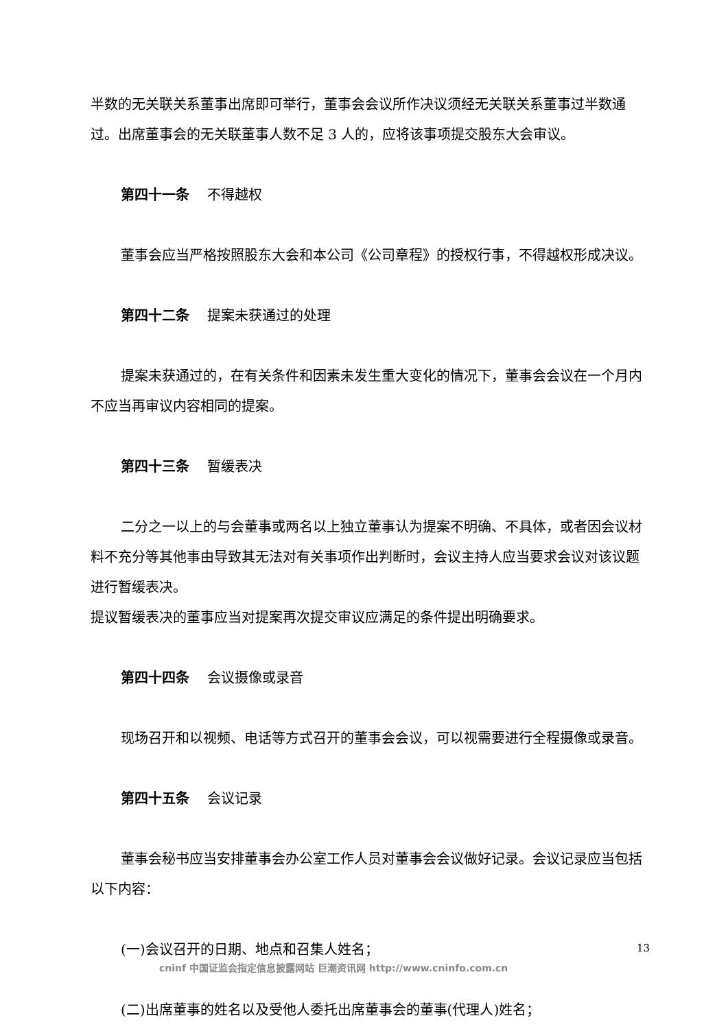半数的无关联关系董事出席即可举行，董事会会议所作决议须经无关联关系董事过半数通过。出席董事会的无关联董事人数不足 3 人的，应将该事项提交股东大会审议。
第四十一条 不得越权
董事会应当严格按照股东大会和本公司《公司章程》的授权行事，不得越权形成决议。
第四十二条 提案未获通过的处理
提案未获通过的，在有关条件和因素未发生重大变化的情况下，董事会会议在一个月内不应当再审议内容相同的提案。
第四十三条 暂缓表决
二分之一以上的与会董事或两名以上独立董事认为提案不明确、不具体，或者因会议材料不充分等其他事由导致其无法对有关事项作出判断时，会议主持人应当要求会议对该议题进行暂缓表决。
提议暂缓表决的董事应当对提案再次提交审议应满足的条件提出明确要求。
第四十四条 会议摄像或录音
现场召开和以视频、电话等方式召开的董事会会议，可以视需要进行全程摄像或录音。
第四十五条 会议记录
董事会秘书应当安排董事会办公室工作人员对董事会会议做好记录。会议记录应当包括以下内容：
(一)会议召开的日期、地点和召集人姓名；
(二)出席董事的姓名以及受他人委托出席董事会的董事(代理人)姓名；
13
cninf 中国证监会指定信息披露网站 巨潮资讯网 http://www.cninfo.com.cn